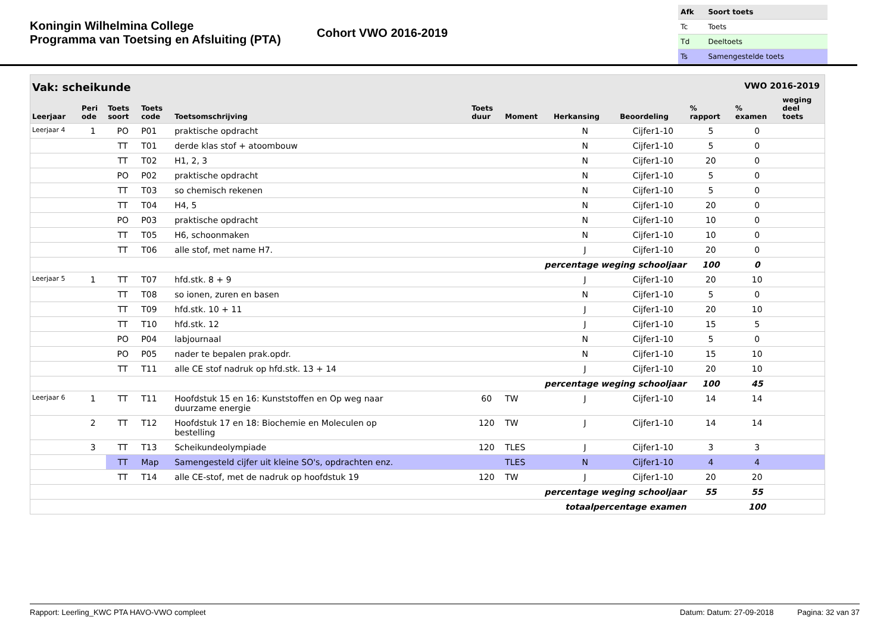Koningin Wilhelmina College
Programma van Toetsing en Afsluiting (PTA)
Cohort VWO 2016-2019
| Afk | Soort toets |
| Tc | Toets |
| Td | Deeltoets |
| Ts | Samengestelde toets |
Vak: scheikunde VWO 2016-2019
| Leerjaar | Peri ode | Toets soort | Toets code | Toetsomschrijving | Toets duur | Moment | Herkansing | Beoordeling | % rapport | % examen | weging deel toets |
| --- | --- | --- | --- | --- | --- | --- | --- | --- | --- | --- | --- |
| Leerjaar 4 | 1 | PO | P01 | praktische opdracht | | | N | Cijfer1-10 | 5 | 0 | |
| | | TT | T01 | derde klas stof + atoombouw | | | N | Cijfer1-10 | 5 | 0 | |
| | | TT | T02 | H1, 2, 3 | | | N | Cijfer1-10 | 20 | 0 | |
| | | PO | P02 | praktische opdracht | | | N | Cijfer1-10 | 5 | 0 | |
| | | TT | T03 | so chemisch rekenen | | | N | Cijfer1-10 | 5 | 0 | |
| | | TT | T04 | H4, 5 | | | N | Cijfer1-10 | 20 | 0 | |
| | | PO | P03 | praktische opdracht | | | N | Cijfer1-10 | 10 | 0 | |
| | | TT | T05 | H6, schoonmaken | | | N | Cijfer1-10 | 10 | 0 | |
| | | TT | T06 | alle stof, met name H7. | | | J | Cijfer1-10 | 20 | 0 | |
| percentage weging schooljaar | | | | | | | | | 100 | 0 | |
| Leerjaar 5 | 1 | TT | T07 | hfd.stk. 8 + 9 | | | J | Cijfer1-10 | 20 | 10 | |
| | | TT | T08 | so ionen, zuren en basen | | | N | Cijfer1-10 | 5 | 0 | |
| | | TT | T09 | hfd.stk. 10 + 11 | | | J | Cijfer1-10 | 20 | 10 | |
| | | TT | T10 | hfd.stk. 12 | | | J | Cijfer1-10 | 15 | 5 | |
| | | PO | P04 | labjournaal | | | N | Cijfer1-10 | 5 | 0 | |
| | | PO | P05 | nader te bepalen prak.opdr. | | | N | Cijfer1-10 | 15 | 10 | |
| | | TT | T11 | alle CE stof nadruk op hfd.stk. 13 + 14 | | | J | Cijfer1-10 | 20 | 10 | |
| percentage weging schooljaar | | | | | | | | | 100 | 45 | |
| Leerjaar 6 | 1 | TT | T11 | Hoofdstuk 15 en 16: Kunststoffen en Op weg naar duurzame energie | 60 | TW | J | Cijfer1-10 | 14 | 14 | |
| | 2 | TT | T12 | Hoofdstuk 17 en 18: Biochemie en Moleculen op bestelling | 120 | TW | J | Cijfer1-10 | 14 | 14 | |
| | 3 | TT | T13 | Scheikundeolympiade | 120 | TLES | J | Cijfer1-10 | 3 | 3 | |
| | | TT | Map | Samengesteld cijfer uit kleine SO's, opdrachten enz. | | TLES | N | Cijfer1-10 | 4 | 4 | |
| | | TT | T14 | alle CE-stof, met de nadruk op hoofdstuk 19 | 120 | TW | J | Cijfer1-10 | 20 | 20 | |
| percentage weging schooljaar | | | | | | | | | 55 | 55 | |
| totaalpercentage examen | | | | | | | | | | 100 | |
Rapport: Leerling_KWC PTA HAVO-VWO compleet Datum: Datum: 27-09-2018 Pagina: 32 van 37